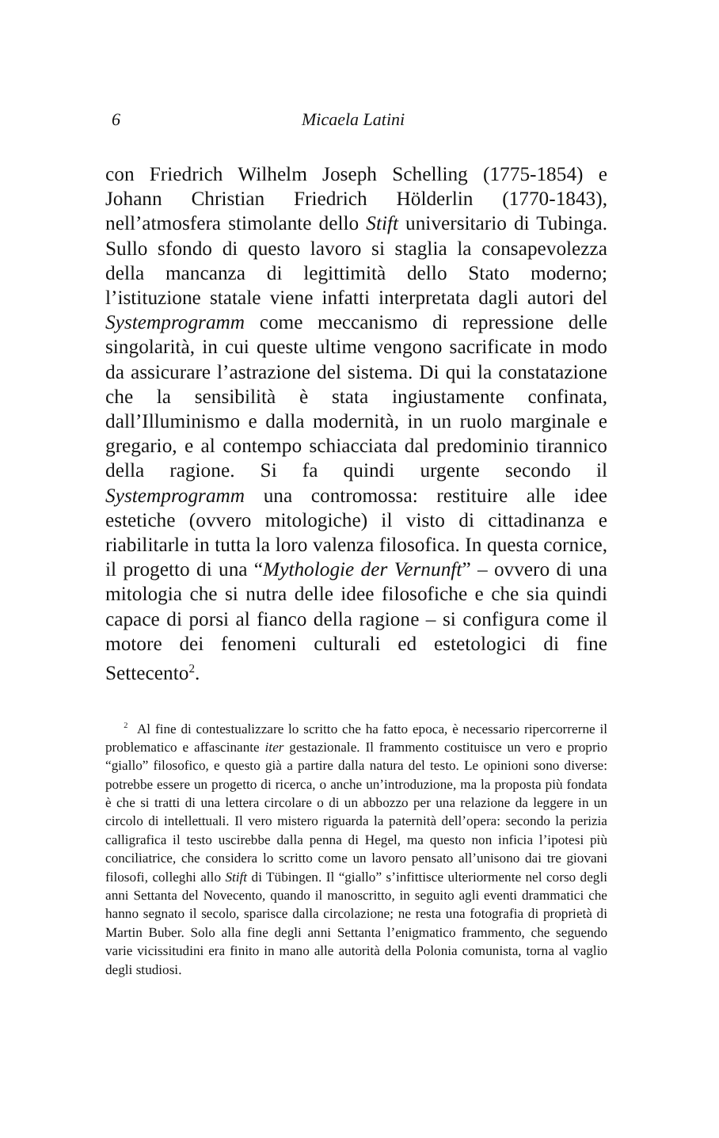6 Micaela Latini
con Friedrich Wilhelm Joseph Schelling (1775-1854) e Johann Christian Friedrich Hölderlin (1770-1843), nell’atmosfera stimolante dello Stift universitario di Tubinga. Sullo sfondo di questo lavoro si staglia la consapevolezza della mancanza di legittimità dello Stato moderno; l’istituzione statale viene infatti interpretata dagli autori del Systemprogramm come meccanismo di repressione delle singolarità, in cui queste ultime vengono sacrificate in modo da assicurare l’astrazione del sistema. Di qui la constatazione che la sensibilità è stata ingiustamente confinata, dall’Illuminismo e dalla modernità, in un ruolo marginale e gregario, e al contempo schiacciata dal predominio tirannico della ragione. Si fa quindi urgente secondo il Systemprogramm una contromossa: restituire alle idee estetiche (ovvero mitologiche) il visto di cittadinanza e riabilitarle in tutta la loro valenza filosofica. In questa cornice, il progetto di una “Mythologie der Vernunft” – ovvero di una mitologia che si nutra delle idee filosofiche e che sia quindi capace di porsi al fianco della ragione – si configura come il motore dei fenomeni culturali ed estetologici di fine Settecento<sup>2</sup>.
<sup>2</sup> Al fine di contestualizzare lo scritto che ha fatto epoca, è necessario ripercorrerne il problematico e affascinante iter gestazionale. Il frammento costituisce un vero e proprio “giallo” filosofico, e questo già a partire dalla natura del testo. Le opinioni sono diverse: potrebbe essere un progetto di ricerca, o anche un’introduzione, ma la proposta più fondata è che si tratti di una lettera circolare o di un abbozzo per una relazione da leggere in un circolo di intellettuali. Il vero mistero riguarda la paternità dell’opera: secondo la perizia calligrafica il testo uscirebbe dalla penna di Hegel, ma questo non inficia l’ipotesi più conciliatrice, che considera lo scritto come un lavoro pensato all’unisono dai tre giovani filosofi, colleghi allo Stift di Tübingen. Il “giallo” s’infittisce ulteriormente nel corso degli anni Settanta del Novecento, quando il manoscritto, in seguito agli eventi drammatici che hanno segnato il secolo, sparisce dalla circolazione; ne resta una fotografia di proprietà di Martin Buber. Solo alla fine degli anni Settanta l’enigmatico frammento, che seguendo varie vicissitudini era finito in mano alle autorità della Polonia comunista, torna al vaglio degli studiosi.